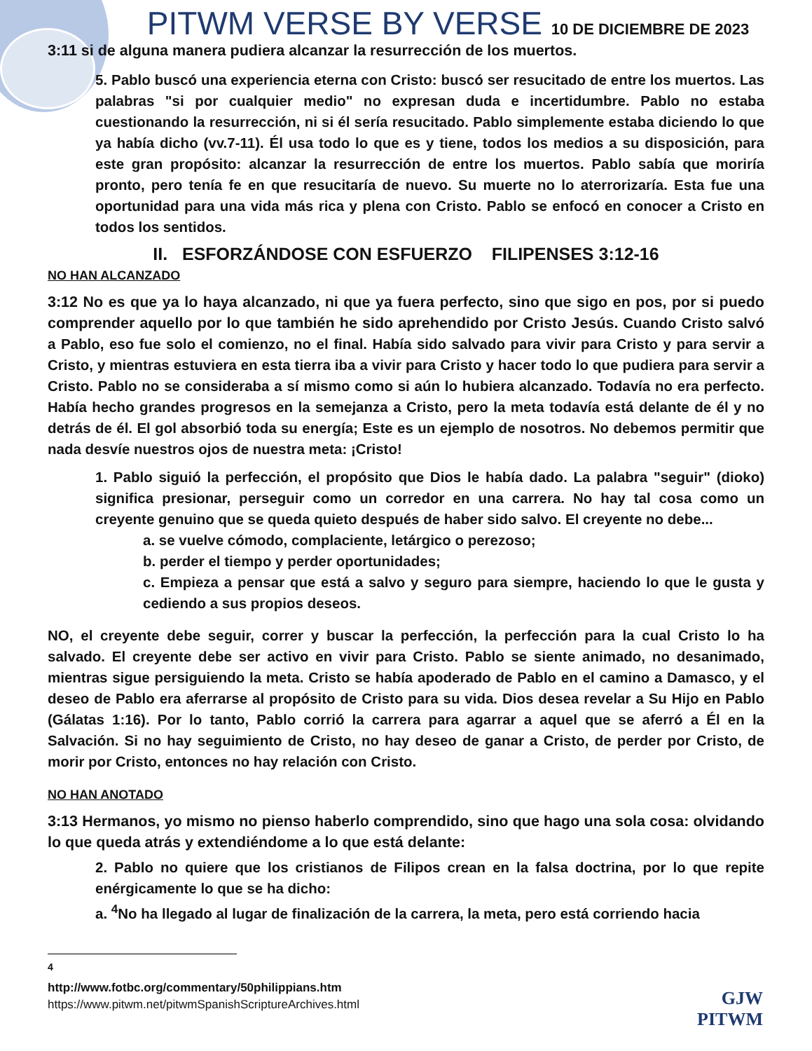PITWM VERSE BY VERSE 10 DE DICIEMBRE DE 2023
3:11 si de alguna manera pudiera alcanzar la resurrección de los muertos.
5. Pablo buscó una experiencia eterna con Cristo: buscó ser resucitado de entre los muertos. Las palabras "si por cualquier medio" no expresan duda e incertidumbre. Pablo no estaba cuestionando la resurrección, ni si él sería resucitado. Pablo simplemente estaba diciendo lo que ya había dicho (vv.7-11). Él usa todo lo que es y tiene, todos los medios a su disposición, para este gran propósito: alcanzar la resurrección de entre los muertos. Pablo sabía que moriría pronto, pero tenía fe en que resucitaría de nuevo. Su muerte no lo aterrorizaría. Esta fue una oportunidad para una vida más rica y plena con Cristo. Pablo se enfocó en conocer a Cristo en todos los sentidos.
II. ESFORZÁNDOSE CON ESFUERZO FILIPENSES 3:12-16
NO HAN ALCANZADO
3:12 No es que ya lo haya alcanzado, ni que ya fuera perfecto, sino que sigo en pos, por si puedo comprender aquello por lo que también he sido aprehendido por Cristo Jesús. Cuando Cristo salvó a Pablo, eso fue solo el comienzo, no el final. Había sido salvado para vivir para Cristo y para servir a Cristo, y mientras estuviera en esta tierra iba a vivir para Cristo y hacer todo lo que pudiera para servir a Cristo. Pablo no se consideraba a sí mismo como si aún lo hubiera alcanzado. Todavía no era perfecto. Había hecho grandes progresos en la semejanza a Cristo, pero la meta todavía está delante de él y no detrás de él. El gol absorbió toda su energía; Este es un ejemplo de nosotros. No debemos permitir que nada desvíe nuestros ojos de nuestra meta: ¡Cristo!
1. Pablo siguió la perfección, el propósito que Dios le había dado. La palabra "seguir" (dioko) significa presionar, perseguir como un corredor en una carrera. No hay tal cosa como un creyente genuino que se queda quieto después de haber sido salvo. El creyente no debe...
a. se vuelve cómodo, complaciente, letárgico o perezoso;
b. perder el tiempo y perder oportunidades;
c. Empieza a pensar que está a salvo y seguro para siempre, haciendo lo que le gusta y cediendo a sus propios deseos.
NO, el creyente debe seguir, correr y buscar la perfección, la perfección para la cual Cristo lo ha salvado. El creyente debe ser activo en vivir para Cristo. Pablo se siente animado, no desanimado, mientras sigue persiguiendo la meta. Cristo se había apoderado de Pablo en el camino a Damasco, y el deseo de Pablo era aferrarse al propósito de Cristo para su vida. Dios desea revelar a Su Hijo en Pablo (Gálatas 1:16). Por lo tanto, Pablo corrió la carrera para agarrar a aquel que se aferró a Él en la Salvación. Si no hay seguimiento de Cristo, no hay deseo de ganar a Cristo, de perder por Cristo, de morir por Cristo, entonces no hay relación con Cristo.
NO HAN ANOTADO
3:13 Hermanos, yo mismo no pienso haberlo comprendido, sino que hago una sola cosa: olvidando lo que queda atrás y extendiéndome a lo que está delante:
2. Pablo no quiere que los cristianos de Filipos crean en la falsa doctrina, por lo que repite enérgicamente lo que se ha dicho:
a. <sup>4</sup>No ha llegado al lugar de finalización de la carrera, la meta, pero está corriendo hacia
<sup>4</sup> http://www.fotbc.org/commentary/50philippians.htm
https://www.pitwm.net/pitwmSpanishScriptureArchives.html
GJW
PITWM